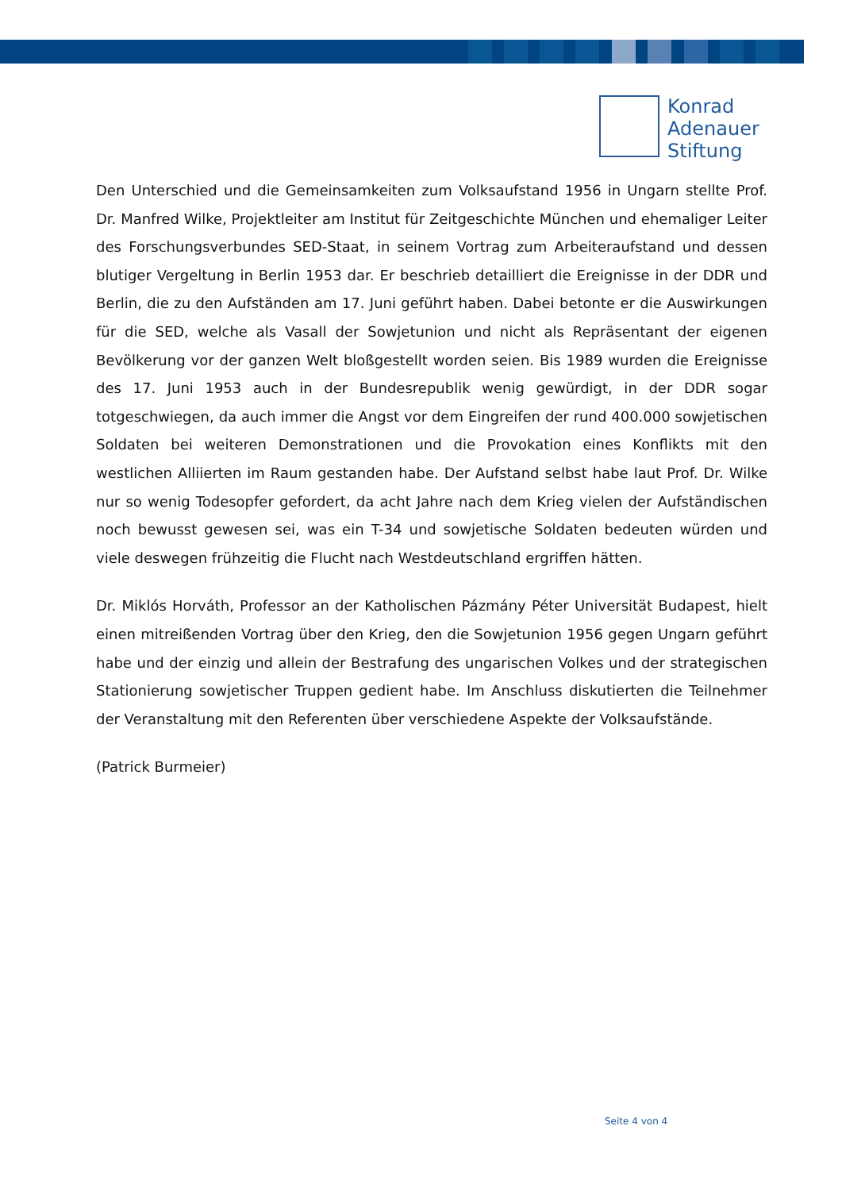Konrad
Adenauer
Stiftung
Den Unterschied und die Gemeinsamkeiten zum Volksaufstand 1956 in Ungarn stellte Prof. Dr. Manfred Wilke, Projektleiter am Institut für Zeitgeschichte München und ehemaliger Leiter des Forschungsverbundes SED-Staat, in seinem Vortrag zum Arbeiteraufstand und dessen blutiger Vergeltung in Berlin 1953 dar. Er beschrieb detailliert die Ereignisse in der DDR und Berlin, die zu den Aufständen am 17. Juni geführt haben. Dabei betonte er die Auswirkungen für die SED, welche als Vasall der Sowjetunion und nicht als Repräsentant der eigenen Bevölkerung vor der ganzen Welt bloßgestellt worden seien. Bis 1989 wurden die Ereignisse des 17. Juni 1953 auch in der Bundesrepublik wenig gewürdigt, in der DDR sogar totgeschwiegen, da auch immer die Angst vor dem Eingreifen der rund 400.000 sowjetischen Soldaten bei weiteren Demonstrationen und die Provokation eines Konflikts mit den westlichen Alliierten im Raum gestanden habe. Der Aufstand selbst habe laut Prof. Dr. Wilke nur so wenig Todesopfer gefordert, da acht Jahre nach dem Krieg vielen der Aufständischen noch bewusst gewesen sei, was ein T-34 und sowjetische Soldaten bedeuten würden und viele deswegen frühzeitig die Flucht nach Westdeutschland ergriffen hätten.
Dr. Miklós Horváth, Professor an der Katholischen Pázmány Péter Universität Budapest, hielt einen mitreißenden Vortrag über den Krieg, den die Sowjetunion 1956 gegen Ungarn geführt habe und der einzig und allein der Bestrafung des ungarischen Volkes und der strategischen Stationierung sowjetischer Truppen gedient habe. Im Anschluss diskutierten die Teilnehmer der Veranstaltung mit den Referenten über verschiedene Aspekte der Volksaufstände.
(Patrick Burmeier)
Seite 4 von 4